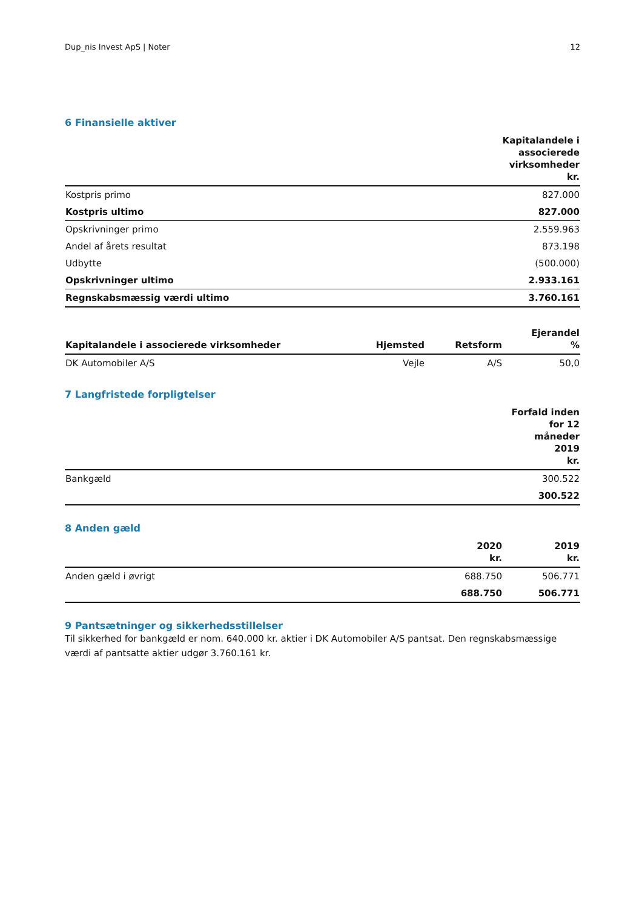Dup_nis Invest ApS | Noter 12
6 Finansielle aktiver
| | Kapitalandele i associerede virksomheder kr. |
| --- | --- |
| Kostpris primo | 827.000 |
| Kostpris ultimo | 827.000 |
| Opskrivninger primo | 2.559.963 |
| Andel af årets resultat | 873.198 |
| Udbytte | (500.000) |
| Opskrivninger ultimo | 2.933.161 |
| Regnskabsmæssig værdi ultimo | 3.760.161 |
| Kapitalandele i associerede virksomheder | Hjemsted | Retsform | Ejerandel % |
| --- | --- | --- | --- |
| DK Automobiler A/S | Vejle | A/S | 50,0 |
7 Langfristede forpligtelser
| | Forfald inden for 12 måneder 2019 kr. |
| --- | --- |
| Bankgæld | 300.522 |
| | 300.522 |
8 Anden gæld
| | 2020 kr. | 2019 kr. |
| --- | --- | --- |
| Anden gæld i øvrigt | 688.750 | 506.771 |
| | 688.750 | 506.771 |
9 Pantsætninger og sikkerhedsstillelser
Til sikkerhed for bankgæld er nom. 640.000 kr. aktier i DK Automobiler A/S pantsat. Den regnskabsmæssige værdi af pantsatte aktier udgør 3.760.161 kr.